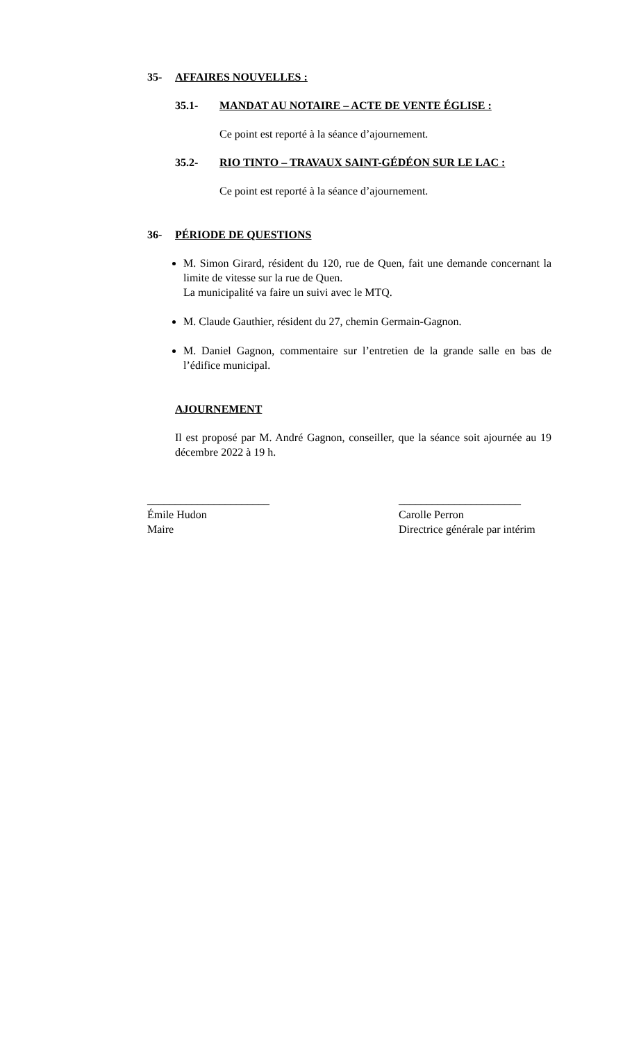35- AFFAIRES NOUVELLES :
35.1- MANDAT AU NOTAIRE – ACTE DE VENTE ÉGLISE :
Ce point est reporté à la séance d’ajournement.
35.2- RIO TINTO – TRAVAUX SAINT-GÉDÉON SUR LE LAC :
Ce point est reporté à la séance d’ajournement.
36- PÉRIODE DE QUESTIONS
M. Simon Girard, résident du 120, rue de Quen, fait une demande concernant la limite de vitesse sur la rue de Quen.
La municipalité va faire un suivi avec le MTQ.
M. Claude Gauthier, résident du 27, chemin Germain-Gagnon.
M. Daniel Gagnon, commentaire sur l’entretien de la grande salle en bas de l’édifice municipal.
AJOURNEMENT
Il est proposé par M. André Gagnon, conseiller, que la séance soit ajournée au 19 décembre 2022 à 19 h.
______________________
Émile Hudon
Maire
______________________
Carolle Perron
Directrice générale par intérim